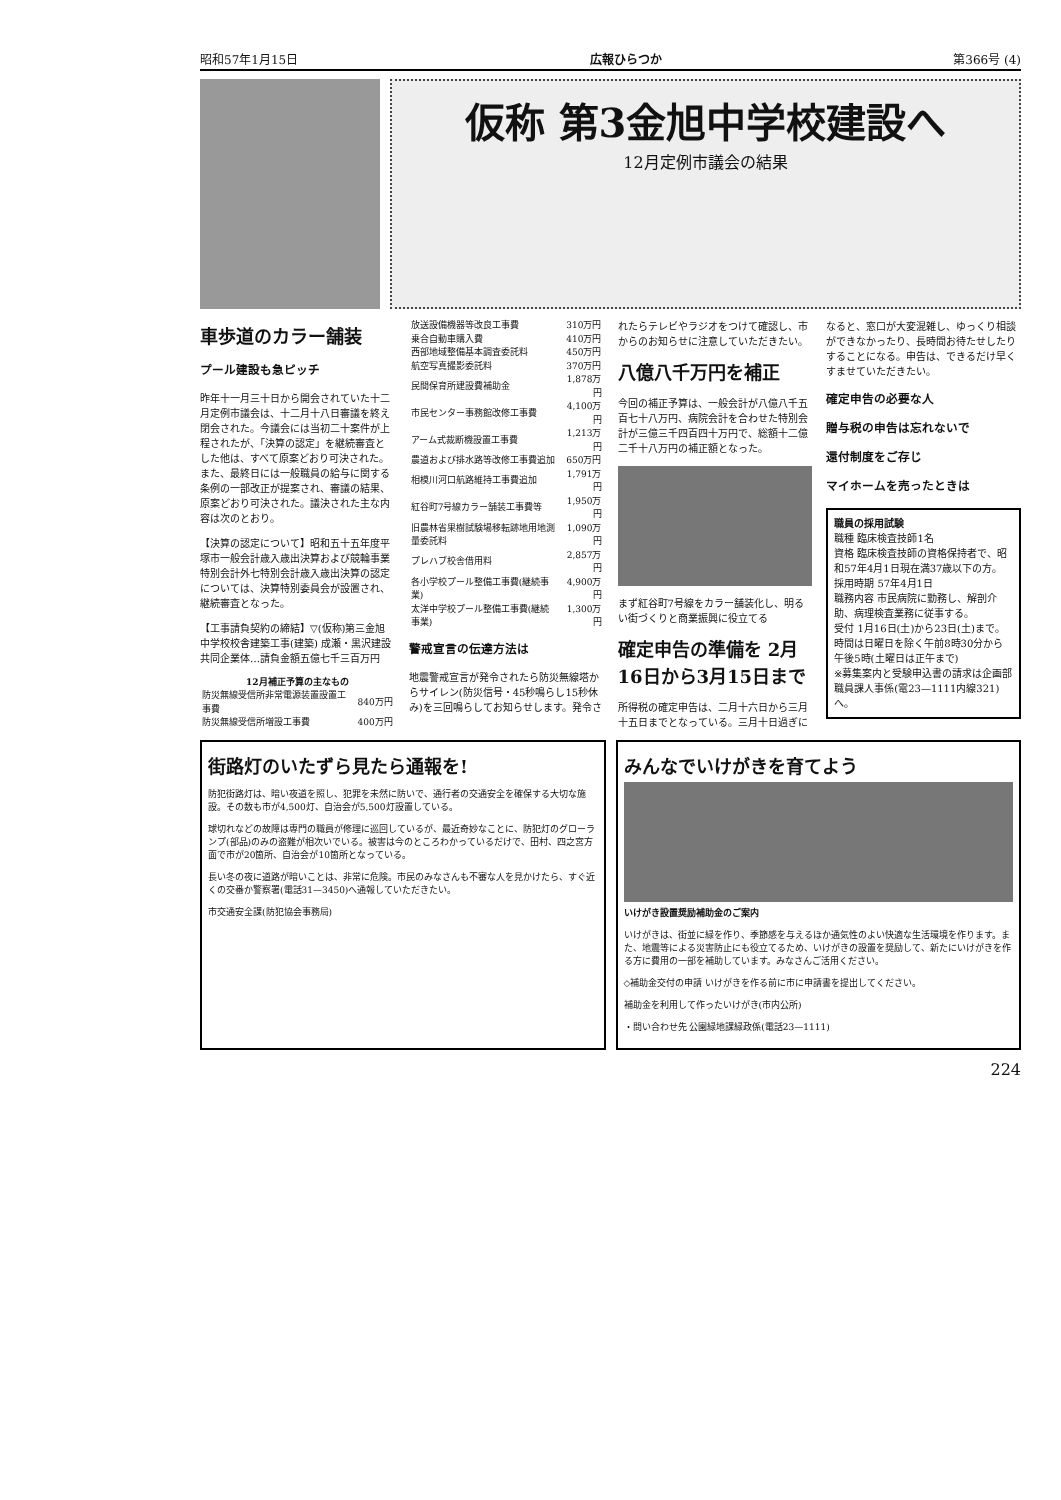昭和57年1月15日 広報ひらつか 第366号 (4)
仮称 第3金旭中学校建設へ
12月定例市議会の結果
車歩道のカラー舗装
プール建設も急ピッチ
昨年十一月三十日から開会されていた十二月定例市議会は、十二月十八日審議を終え閉会された。今議会には当初二十案件が上程されたが、「決算の認定」を継続審査とした他は、すべて原案どおり可決された。また、最終日には一般職員の給与に関する条例の一部改正が提案され、審議の結果、原案どおり可決された。議決された主な内容は次のとおり。
【決算の認定について】昭和五十五年度平塚市一般会計歳入歳出決算および競輪事業特別会計外七特別会計歳入歳出決算の認定については、決算特別委員会が設置され、継続審査となった。
【工事請負契約の締結】▽(仮称)第三金旭中学校校舎建築工事(建築) 成瀬・黒沢建設共同企業体…請負金額五億七千三百万円
12月補正予算の主なもの
| 防災無線受信所非常電源装置設置工事費 | 840万円 |
| 防災無線受信所増設工事費 | 400万円 |
| 放送設備機器等改良工事費 | 310万円 |
| 乗合自動車購入費 | 410万円 |
| 西部地域整備基本調査委託料 | 450万円 |
| 航空写真撮影委託料 | 370万円 |
| 民間保育所建設費補助金 | 1,878万円 |
| 市民センター事務館改修工事費 | 4,100万円 |
| アーム式裁断機設置工事費 | 1,213万円 |
| 農道および排水路等改修工事費追加 | 650万円 |
| 相模川河口航路維持工事費追加 | 1,791万円 |
| 紅谷町7号線カラー舗装工事費等 | 1,950万円 |
| 旧農林省果樹試験場移転跡地用地測量委託料 | 1,090万円 |
| プレハブ校舎借用料 | 2,857万円 |
| 各小学校プール整備工事費(継続事業) | 4,900万円 |
| 太洋中学校プール整備工事費(継続事業) | 1,300万円 |
警戒宣言の伝達方法は
地震警戒宣言が発令されたら防災無線塔からサイレン(防災信号・45秒鳴らし15秒休み)を三回鳴らしてお知らせします。発令されたらテレビやラジオをつけて確認し、市からのお知らせに注意していただきたい。
八億八千万円を補正
今回の補正予算は、一般会計が八億八千五百七十八万円、病院会計を合わせた特別会計が三億三千四百四十万円で、総額十二億二千十八万円の補正額となった。
まず紅谷町7号線をカラー舗装化し、明るい街づくりと商業振興に役立てる
確定申告の準備を 2月16日から3月15日まで
所得税の確定申告は、二月十六日から三月十五日までとなっている。三月十日過ぎになると、窓口が大変混雑し、ゆっくり相談ができなかったり、長時間お待たせしたりすることになる。申告は、できるだけ早くすませていただきたい。
確定申告の必要な人
贈与税の申告は忘れないで
還付制度をご存じ
マイホームを売ったときは
職員の採用試験
職種 臨床検査技師1名
資格 臨床検査技師の資格保持者で、昭和57年4月1日現在満37歳以下の方。
採用時期 57年4月1日
職務内容 市民病院に勤務し、解剖介助、病理検査業務に従事する。
受付 1月16日(土)から23日(土)まで。時間は日曜日を除く午前8時30分から午後5時(土曜日は正午まで)
※募集案内と受験申込書の請求は企画部職員課人事係(電23—1111内線321)へ。
街路灯のいたずら見たら通報を!
防犯街路灯は、暗い夜道を照し、犯罪を未然に防いで、通行者の交通安全を確保する大切な施設。その数も市が4,500灯、自治会が5,500灯設置している。
球切れなどの故障は専門の職員が修理に巡回しているが、最近奇妙なことに、防犯灯のグローランプ(部品)のみの盗難が相次いでいる。被害は今のところわかっているだけで、田村、四之宮方面で市が20箇所、自治会が10箇所となっている。
長い冬の夜に道路が暗いことは、非常に危険。市民のみなさんも不審な人を見かけたら、すぐ近くの交番か警察署(電話31—3450)へ通報していただきたい。
市交通安全課(防犯協会事務局)
みんなでいけがきを育てよう
いけがき設置奨励補助金のご案内
いけがきは、街並に緑を作り、季節感を与えるほか通気性のよい快適な生活環境を作ります。また、地震等による災害防止にも役立てるため、いけがきの設置を奨励して、新たにいけがきを作る方に費用の一部を補助しています。みなさんご活用ください。
◇補助金交付の申請 いけがきを作る前に市に申請書を提出してください。
補助金を利用して作ったいけがき(市内公所)
・問い合わせ先 公園緑地課緑政係(電話23—1111)
224